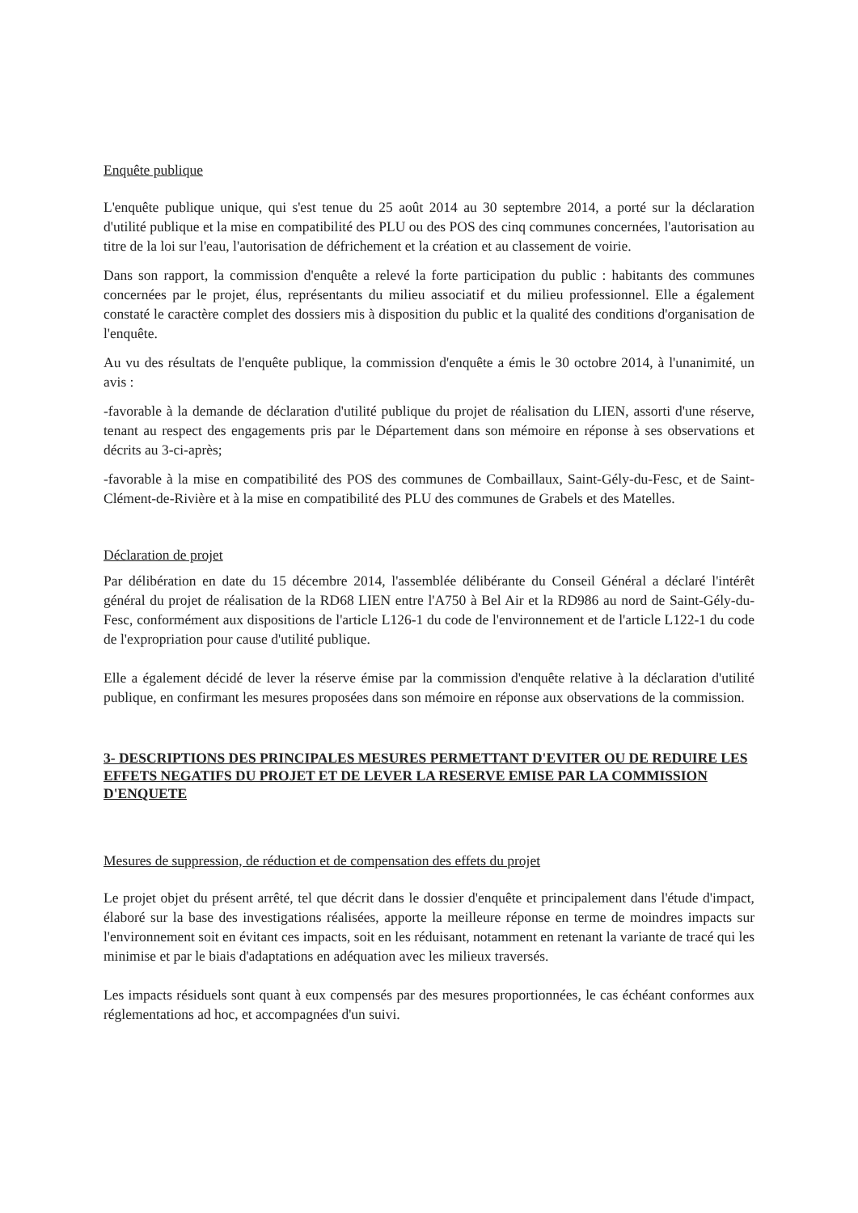Enquête publique
L'enquête publique unique, qui s'est tenue du 25 août 2014 au 30 septembre 2014, a porté sur la déclaration d'utilité publique et la mise en compatibilité des PLU ou des POS des cinq communes concernées, l'autorisation au titre de la loi sur l'eau, l'autorisation de défrichement et la création et au classement de voirie.
Dans son rapport, la commission d'enquête a relevé la forte participation du public : habitants des communes concernées par le projet, élus, représentants du milieu associatif et du milieu professionnel. Elle a également constaté le caractère complet des dossiers mis à disposition du public et la qualité des conditions d'organisation de l'enquête.
Au vu des résultats de l'enquête publique, la commission d'enquête a émis le 30 octobre 2014, à l'unanimité, un avis :
-favorable à la demande de déclaration d'utilité publique du projet de réalisation du LIEN, assorti d'une réserve, tenant au respect des engagements pris par le Département dans son mémoire en réponse à ses observations et décrits au 3-ci-après;
-favorable à la mise en compatibilité des POS des communes de Combaillaux, Saint-Gély-du-Fesc, et de Saint-Clément-de-Rivière et à la mise en compatibilité des PLU des communes de Grabels et des Matelles.
Déclaration de projet
Par délibération en date du 15 décembre 2014, l'assemblée délibérante du Conseil Général a déclaré l'intérêt général du projet de réalisation de la RD68 LIEN entre l'A750 à Bel Air et la RD986 au nord de Saint-Gély-du-Fesc, conformément aux dispositions de l'article L126-1 du code de l'environnement et de l'article L122-1 du code de l'expropriation pour cause d'utilité publique.
Elle a également décidé de lever la réserve émise par la commission d'enquête relative à la déclaration d'utilité publique, en confirmant les mesures proposées dans son mémoire en réponse aux observations de la commission.
3- DESCRIPTIONS DES PRINCIPALES MESURES PERMETTANT D'EVITER OU DE REDUIRE LES EFFETS NEGATIFS DU PROJET ET DE LEVER LA RESERVE EMISE PAR LA COMMISSION D'ENQUETE
Mesures de suppression, de réduction et de compensation des effets du projet
Le projet objet du présent arrêté, tel que décrit dans le dossier d'enquête et principalement dans l'étude d'impact, élaboré sur la base des investigations réalisées, apporte la meilleure réponse en terme de moindres impacts sur l'environnement soit en évitant ces impacts, soit en les réduisant, notamment en retenant la variante de tracé qui les minimise et par le biais d'adaptations en adéquation avec les milieux traversés.
Les impacts résiduels sont quant à eux compensés par des mesures proportionnées, le cas échéant conformes aux réglementations ad hoc, et accompagnées d'un suivi.